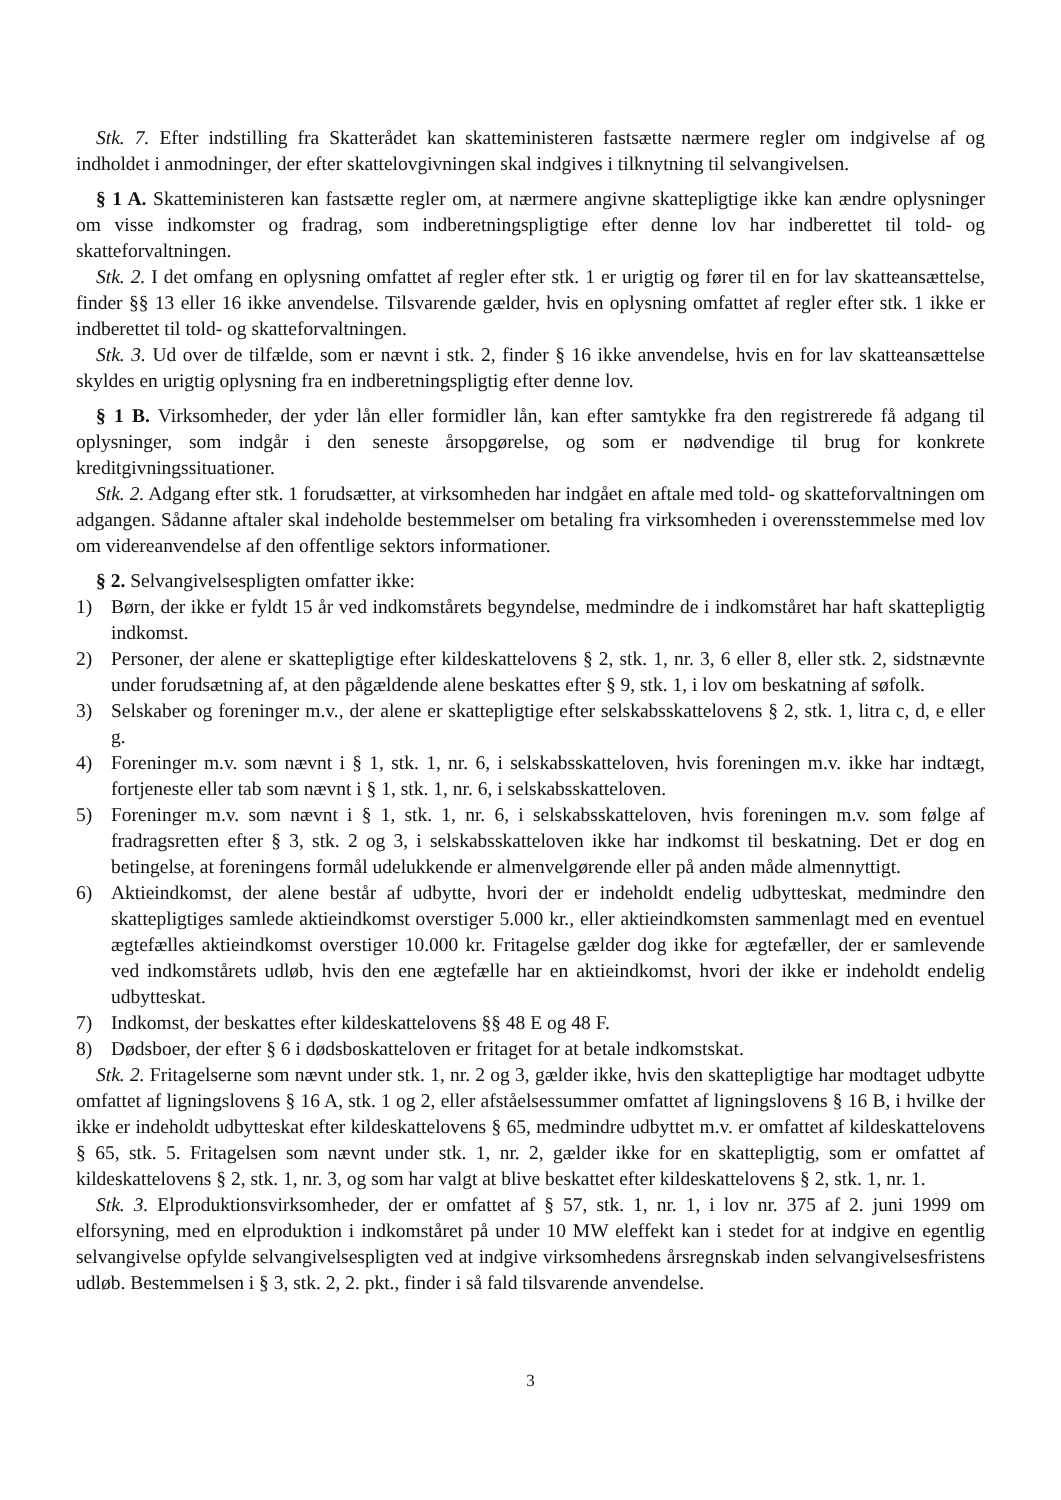Stk. 7. Efter indstilling fra Skatterådet kan skatteministeren fastsætte nærmere regler om indgivelse af og indholdet i anmodninger, der efter skattelovgivningen skal indgives i tilknytning til selvangivelsen.
§ 1 A. Skatteministeren kan fastsætte regler om, at nærmere angivne skattepligtige ikke kan ændre oplysninger om visse indkomster og fradrag, som indberetningspligtige efter denne lov har indberettet til told- og skatteforvaltningen.
Stk. 2. I det omfang en oplysning omfattet af regler efter stk. 1 er urigtig og fører til en for lav skatteansættelse, finder §§ 13 eller 16 ikke anvendelse. Tilsvarende gælder, hvis en oplysning omfattet af regler efter stk. 1 ikke er indberettet til told- og skatteforvaltningen.
Stk. 3. Ud over de tilfælde, som er nævnt i stk. 2, finder § 16 ikke anvendelse, hvis en for lav skatteansættelse skyldes en urigtig oplysning fra en indberetningspligtig efter denne lov.
§ 1 B. Virksomheder, der yder lån eller formidler lån, kan efter samtykke fra den registrerede få adgang til oplysninger, som indgår i den seneste årsopgørelse, og som er nødvendige til brug for konkrete kreditgivningssituationer.
Stk. 2. Adgang efter stk. 1 forudsætter, at virksomheden har indgået en aftale med told- og skatteforvaltningen om adgangen. Sådanne aftaler skal indeholde bestemmelser om betaling fra virksomheden i overensstemmelse med lov om videreanvendelse af den offentlige sektors informationer.
§ 2. Selvangivelsespligten omfatter ikke:
1) Børn, der ikke er fyldt 15 år ved indkomstårets begyndelse, medmindre de i indkomståret har haft skattepligtig indkomst.
2) Personer, der alene er skattepligtige efter kildeskattelovens § 2, stk. 1, nr. 3, 6 eller 8, eller stk. 2, sidstnævnte under forudsætning af, at den pågældende alene beskattes efter § 9, stk. 1, i lov om beskatning af søfolk.
3) Selskaber og foreninger m.v., der alene er skattepligtige efter selskabsskattelovens § 2, stk. 1, litra c, d, e eller g.
4) Foreninger m.v. som nævnt i § 1, stk. 1, nr. 6, i selskabsskatteloven, hvis foreningen m.v. ikke har indtægt, fortjeneste eller tab som nævnt i § 1, stk. 1, nr. 6, i selskabsskatteloven.
5) Foreninger m.v. som nævnt i § 1, stk. 1, nr. 6, i selskabsskatteloven, hvis foreningen m.v. som følge af fradragsretten efter § 3, stk. 2 og 3, i selskabsskatteloven ikke har indkomst til beskatning. Det er dog en betingelse, at foreningens formål udelukkende er almenvelgørende eller på anden måde almennyttigt.
6) Aktieindkomst, der alene består af udbytte, hvori der er indeholdt endelig udbytteskat, medmindre den skattepligtiges samlede aktieindkomst overstiger 5.000 kr., eller aktieindkomsten sammenlagt med en eventuel ægtefælles aktieindkomst overstiger 10.000 kr. Fritagelse gælder dog ikke for ægtefæller, der er samlevende ved indkomstårets udløb, hvis den ene ægtefælle har en aktieindkomst, hvori der ikke er indeholdt endelig udbytteskat.
7) Indkomst, der beskattes efter kildeskattelovens §§ 48 E og 48 F.
8) Dødsboer, der efter § 6 i dødsboskatteloven er fritaget for at betale indkomstskat.
Stk. 2. Fritagelserne som nævnt under stk. 1, nr. 2 og 3, gælder ikke, hvis den skattepligtige har modtaget udbytte omfattet af ligningslovens § 16 A, stk. 1 og 2, eller afståelsessummer omfattet af ligningslovens § 16 B, i hvilke der ikke er indeholdt udbytteskat efter kildeskattelovens § 65, medmindre udbyttet m.v. er omfattet af kildeskattelovens § 65, stk. 5. Fritagelsen som nævnt under stk. 1, nr. 2, gælder ikke for en skattepligtig, som er omfattet af kildeskattelovens § 2, stk. 1, nr. 3, og som har valgt at blive beskattet efter kildeskattelovens § 2, stk. 1, nr. 1.
Stk. 3. Elproduktionsvirksomheder, der er omfattet af § 57, stk. 1, nr. 1, i lov nr. 375 af 2. juni 1999 om elforsyning, med en elproduktion i indkomståret på under 10 MW eleffekt kan i stedet for at indgive en egentlig selvangivelse opfylde selvangivelsespligten ved at indgive virksomhedens årsregnskab inden selvangivelsesfristens udløb. Bestemmelsen i § 3, stk. 2, 2. pkt., finder i så fald tilsvarende anvendelse.
3